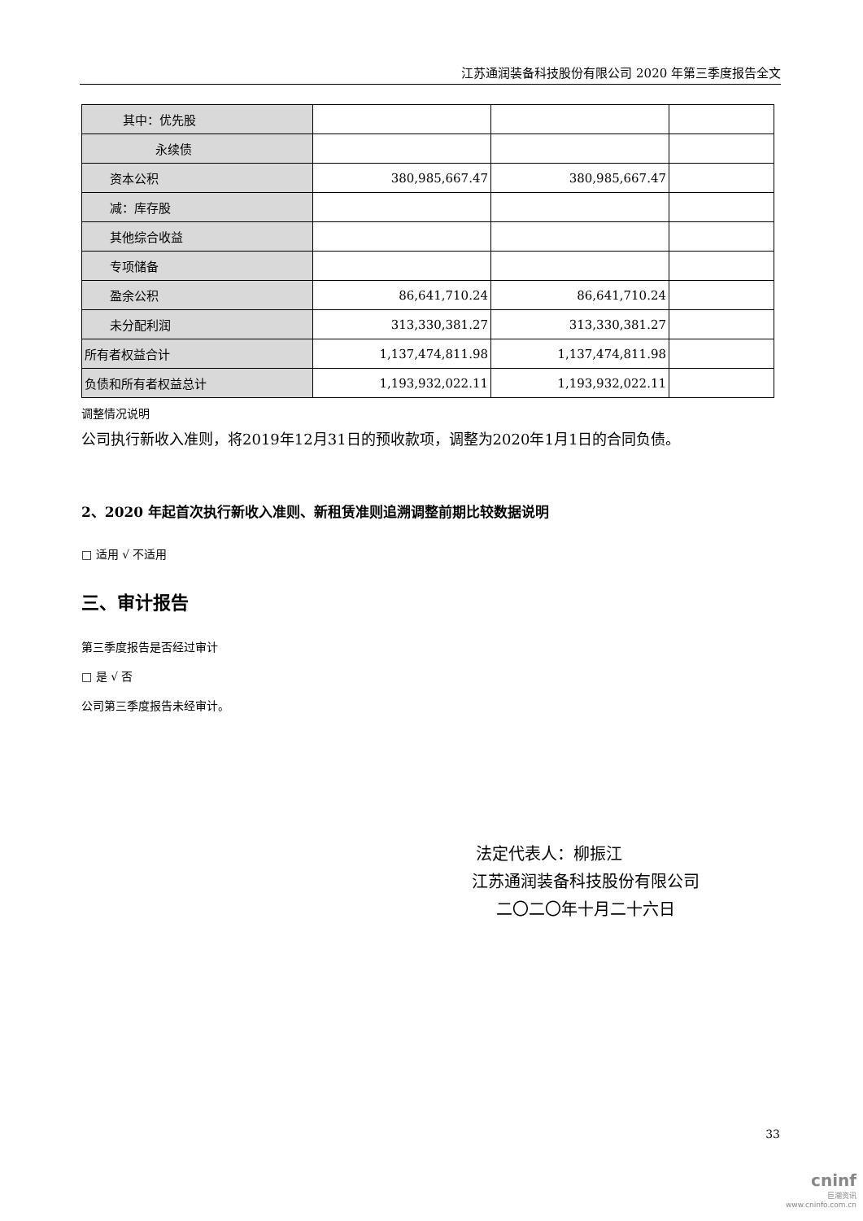江苏通润装备科技股份有限公司 2020 年第三季度报告全文
| 其中：优先股 | | | |
| 永续债 | | | |
| 资本公积 | 380,985,667.47 | 380,985,667.47 | |
| 减：库存股 | | | |
| 其他综合收益 | | | |
| 专项储备 | | | |
| 盈余公积 | 86,641,710.24 | 86,641,710.24 | |
| 未分配利润 | 313,330,381.27 | 313,330,381.27 | |
| 所有者权益合计 | 1,137,474,811.98 | 1,137,474,811.98 | |
| 负债和所有者权益总计 | 1,193,932,022.11 | 1,193,932,022.11 | |
调整情况说明
公司执行新收入准则，将2019年12月31日的预收款项，调整为2020年1月1日的合同负债。
2、2020 年起首次执行新收入准则、新租赁准则追溯调整前期比较数据说明
□ 适用 √ 不适用
三、审计报告
第三季度报告是否经过审计
□ 是 √ 否
公司第三季度报告未经审计。
法定代表人：柳振江
江苏通润装备科技股份有限公司
二〇二〇年十月二十六日
33
cninf
巨潮资讯
www.cninfo.com.cn